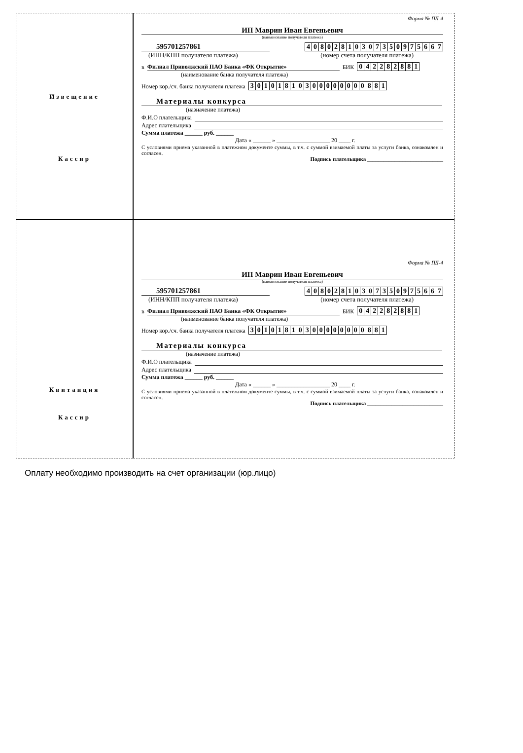| Извещение Кассир | Форма № ПД-4 ИП Маврин Иван Евгеньевич (наименование получателя платежа) 595701257861 / 4 / 0 / 8 / 0 / 2 / 8 / 1 / 0 / 3 / 0 / 7 / 3 / 5 / 0 / 9 / 7 / 5 / 6 / 6 / 7 / (ИНН/КПП получателя платежа) (номер счета получателя платежа) в Филиал Приволжский ПАО Банка «ФК Открытие» БИК / 0 / 4 / 2 / 2 / 8 / 2 / 8 / 8 / 1 / (наименование банка получателя платежа) Номер кор./сч. банка получателя платежа / 3 / 0 / 1 / 0 / 1 / 8 / 1 / 0 / 3 / 0 / 0 / 0 / 0 / 0 / 0 / 0 / 0 / 8 / 8 / 1 / Материалы конкурса (назначение платежа) Ф.И.О плательщика Адрес плательщика Сумма платежа ______ руб. ______ Дата « ______ » __________________ 20 ____ г. С условиями приема указанной в платежном документе суммы, в т.ч. с суммой взимаемой платы за услуги банка, ознакомлен и согласен. Подпись плательщика ____________________________ |
| Квитанция Кассир | Форма № ПД-4 ИП Маврин Иван Евгеньевич (наименование получателя платежа) 595701257861 / 4 / 0 / 8 / 0 / 2 / 8 / 1 / 0 / 3 / 0 / 7 / 3 / 5 / 0 / 9 / 7 / 5 / 6 / 6 / 7 / (ИНН/КПП получателя платежа) (номер счета получателя платежа) в Филиал Приволжский ПАО Банка «ФК Открытие» БИК / 0 / 4 / 2 / 2 / 8 / 2 / 8 / 8 / 1 / (наименование банка получателя платежа) Номер кор./сч. банка получателя платежа / 3 / 0 / 1 / 0 / 1 / 8 / 1 / 0 / 3 / 0 / 0 / 0 / 0 / 0 / 0 / 0 / 0 / 8 / 8 / 1 / Материалы конкурса (назначение платежа) Ф.И.О плательщика Адрес плательщика Сумма платежа ______ руб. ______ Дата « ______ » __________________ 20 ____ г. С условиями приема указанной в платежном документе суммы, в т.ч. с суммой взимаемой платы за услуги банка, ознакомлен и согласен. Подпись плательщика ____________________________ |
Оплату необходимо производить на счет организации (юр.лицо)